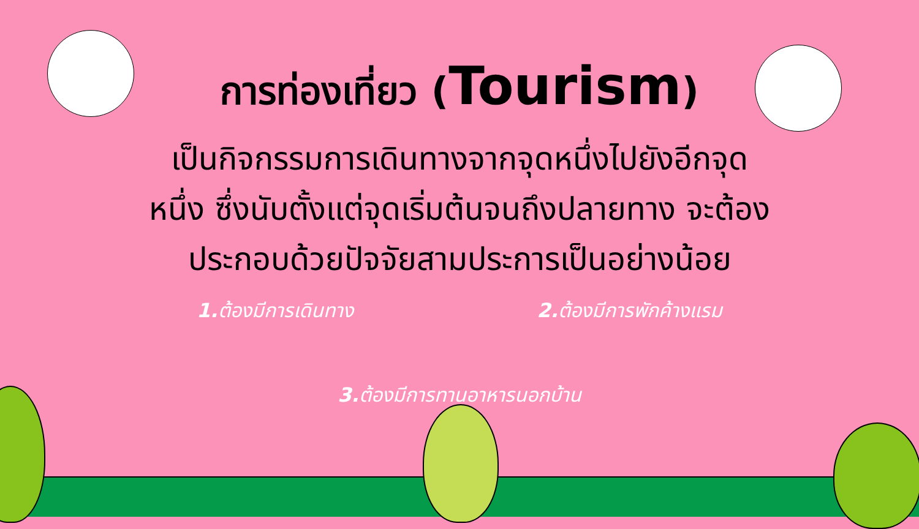การท่องเที่ยว (Tourism)
เป็นกิจกรรมการเดินทางจากจุดหนึ่งไปยังอีกจุด
หนึ่ง ซึ่งนับตั้งแต่จุดเริ่มต้นจนถึงปลายทาง จะต้อง
ประกอบด้วยปัจจัยสามประการเป็นอย่างน้อย
1. ต้องมีการเดินทาง 2. ต้องมีการพักค้างแรม
3. ต้องมีการทานอาหารนอกบ้าน